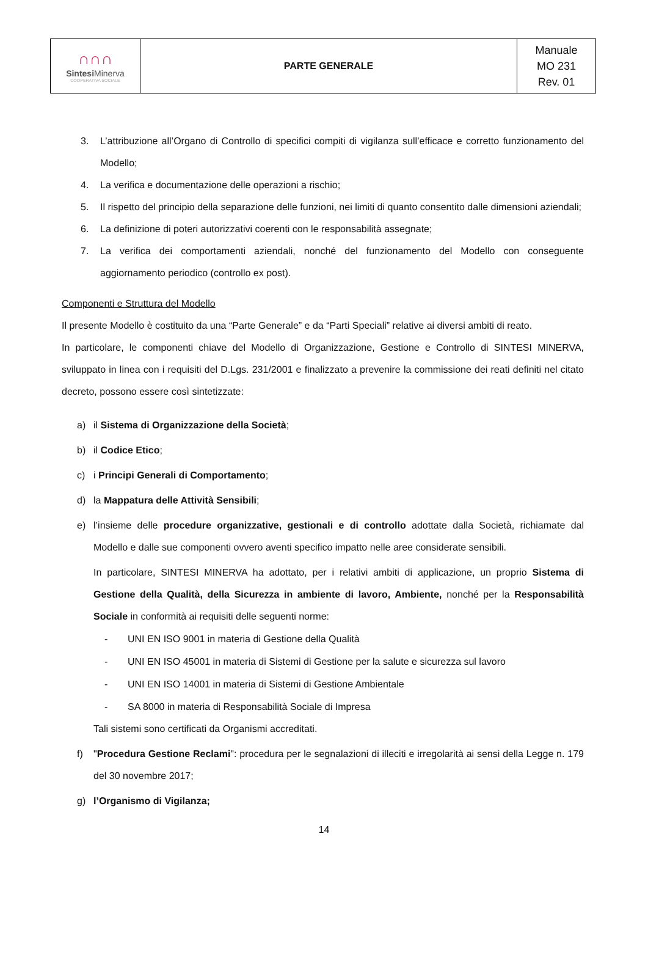| ∩∩∩ Sintesi Minerva COOPERATIVA SOCIALE | PARTE GENERALE | Manuale MO 231 Rev. 01 |
3. L’attribuzione all’Organo di Controllo di specifici compiti di vigilanza sull’efficace e corretto funzionamento del Modello;
4. La verifica e documentazione delle operazioni a rischio;
5. Il rispetto del principio della separazione delle funzioni, nei limiti di quanto consentito dalle dimensioni aziendali;
6. La definizione di poteri autorizzativi coerenti con le responsabilità assegnate;
7. La verifica dei comportamenti aziendali, nonché del funzionamento del Modello con conseguente aggiornamento periodico (controllo ex post).
Componenti e Struttura del Modello
Il presente Modello è costituito da una “Parte Generale” e da “Parti Speciali” relative ai diversi ambiti di reato.
In particolare, le componenti chiave del Modello di Organizzazione, Gestione e Controllo di SINTESI MINERVA, sviluppato in linea con i requisiti del D.Lgs. 231/2001 e finalizzato a prevenire la commissione dei reati definiti nel citato decreto, possono essere così sintetizzate:
a) il Sistema di Organizzazione della Società;
b) il Codice Etico;
c) i Principi Generali di Comportamento;
d) la Mappatura delle Attività Sensibili;
e) l’insieme delle procedure organizzative, gestionali e di controllo adottate dalla Società, richiamate dal Modello e dalle sue componenti ovvero aventi specifico impatto nelle aree considerate sensibili.
In particolare, SINTESI MINERVA ha adottato, per i relativi ambiti di applicazione, un proprio Sistema di Gestione della Qualità, della Sicurezza in ambiente di lavoro, Ambiente, nonché per la Responsabilità Sociale in conformità ai requisiti delle seguenti norme:
- UNI EN ISO 9001 in materia di Gestione della Qualità
- UNI EN ISO 45001 in materia di Sistemi di Gestione per la salute e sicurezza sul lavoro
- UNI EN ISO 14001 in materia di Sistemi di Gestione Ambientale
- SA 8000 in materia di Responsabilità Sociale di Impresa
Tali sistemi sono certificati da Organismi accreditati.
f) "Procedura Gestione Reclami": procedura per le segnalazioni di illeciti e irregolarità ai sensi della Legge n. 179 del 30 novembre 2017;
g) l’Organismo di Vigilanza;
14